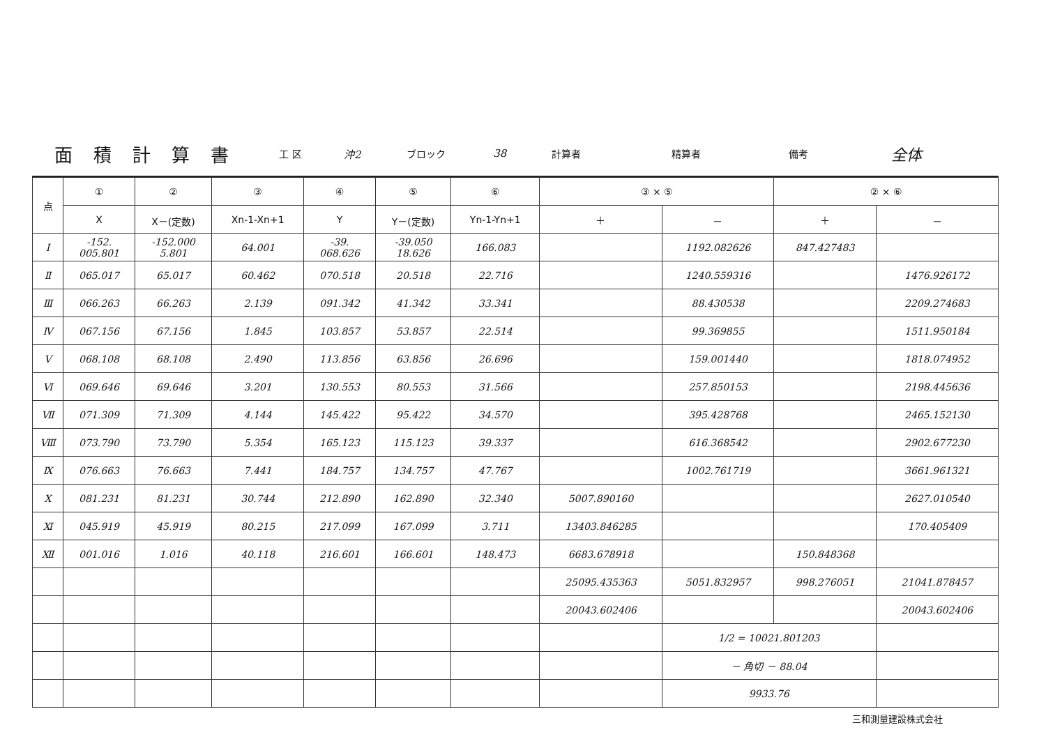| 面積計算書 | 工 区 | 沖2 | ブロック | 38 | 計算者 | | 精算者 | | 備考 | 全体 |
| 点 | ① | ② | ③ | ④ | ⑤ | ⑥ | ③ × ⑤ | | ② × ⑥ | |
| --- | --- | --- | --- | --- | --- | --- | --- | --- | --- | --- |
| | X | X－(定数) | Xn-1-Xn+1 | Y | Y－(定数) | Yn-1-Yn+1 | ＋ | － | ＋ | － |
| Ⅰ | -152. 005.801 | -152.000 5.801 | 64.001 | -39. 068.626 | -39.050 18.626 | 166.083 | | 1192.082626 | 847.427483 | |
| Ⅱ | 065.017 | 65.017 | 60.462 | 070.518 | 20.518 | 22.716 | | 1240.559316 | | 1476.926172 |
| Ⅲ | 066.263 | 66.263 | 2.139 | 091.342 | 41.342 | 33.341 | | 88.430538 | | 2209.274683 |
| Ⅳ | 067.156 | 67.156 | 1.845 | 103.857 | 53.857 | 22.514 | | 99.369855 | | 1511.950184 |
| Ⅴ | 068.108 | 68.108 | 2.490 | 113.856 | 63.856 | 26.696 | | 159.001440 | | 1818.074952 |
| Ⅵ | 069.646 | 69.646 | 3.201 | 130.553 | 80.553 | 31.566 | | 257.850153 | | 2198.445636 |
| Ⅶ | 071.309 | 71.309 | 4.144 | 145.422 | 95.422 | 34.570 | | 395.428768 | | 2465.152130 |
| Ⅷ | 073.790 | 73.790 | 5.354 | 165.123 | 115.123 | 39.337 | | 616.368542 | | 2902.677230 |
| Ⅸ | 076.663 | 76.663 | 7.441 | 184.757 | 134.757 | 47.767 | | 1002.761719 | | 3661.961321 |
| Ⅹ | 081.231 | 81.231 | 30.744 | 212.890 | 162.890 | 32.340 | 5007.890160 | | | 2627.010540 |
| Ⅺ | 045.919 | 45.919 | 80.215 | 217.099 | 167.099 | 3.711 | 13403.846285 | | | 170.405409 |
| Ⅻ | 001.016 | 1.016 | 40.118 | 216.601 | 166.601 | 148.473 | 6683.678918 | | 150.848368 | |
| | | | | | | | 25095.435363 | 5051.832957 | 998.276051 | 21041.878457 |
| | | | | | | | 20043.602406 | | | 20043.602406 |
| | | | | | | | | 1/2 = 10021.801203 | | |
| | | | | | | | | － 角切 － 88.04 | | |
| | | | | | | | | 9933.76 | | |
三和測量建設株式会社